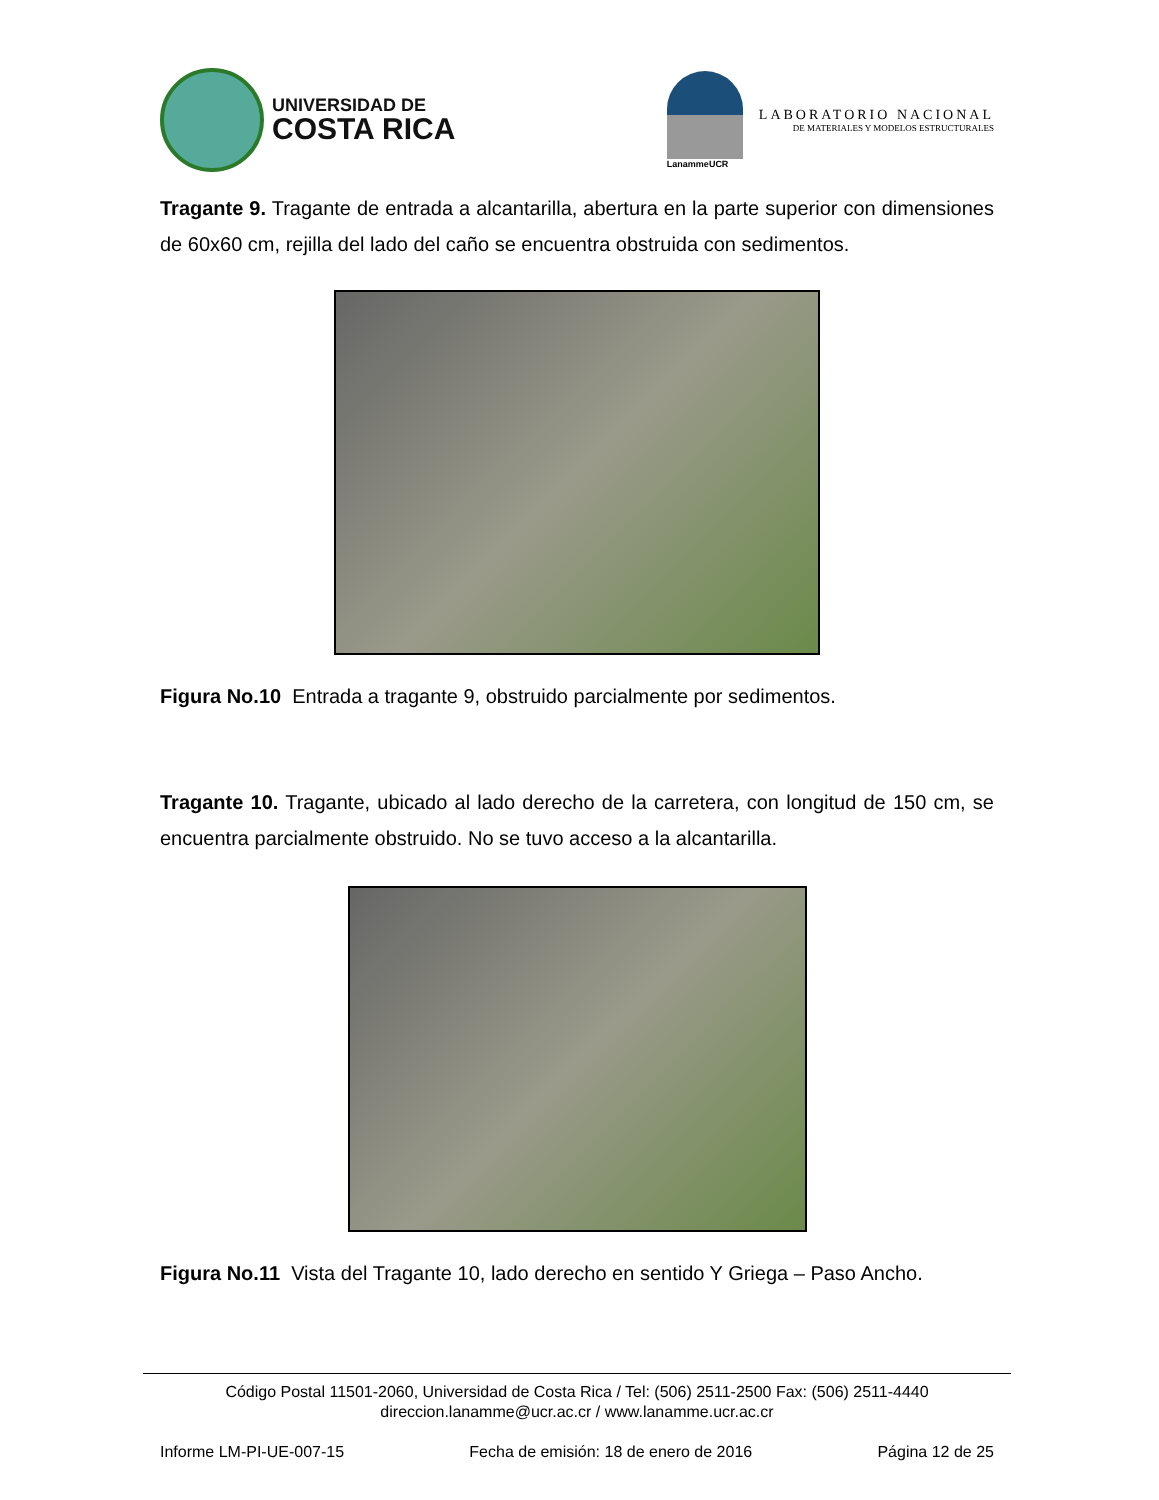UNIVERSIDAD DE
COSTA RICA
LanammeUCR
LABORATORIO NACIONAL
DE MATERIALES Y MODELOS ESTRUCTURALES
Tragante 9. Tragante de entrada a alcantarilla, abertura en la parte superior con dimensiones de 60x60 cm, rejilla del lado del caño se encuentra obstruida con sedimentos.
Figura No.10 Entrada a tragante 9, obstruido parcialmente por sedimentos.
Tragante 10. Tragante, ubicado al lado derecho de la carretera, con longitud de 150 cm, se encuentra parcialmente obstruido. No se tuvo acceso a la alcantarilla.
Figura No.11 Vista del Tragante 10, lado derecho en sentido Y Griega – Paso Ancho.
Código Postal 11501-2060, Universidad de Costa Rica / Tel: (506) 2511-2500 Fax: (506) 2511-4440
direccion.lanamme@ucr.ac.cr / www.lanamme.ucr.ac.cr
Informe LM-PI-UE-007-15 Fecha de emisión: 18 de enero de 2016 Página 12 de 25